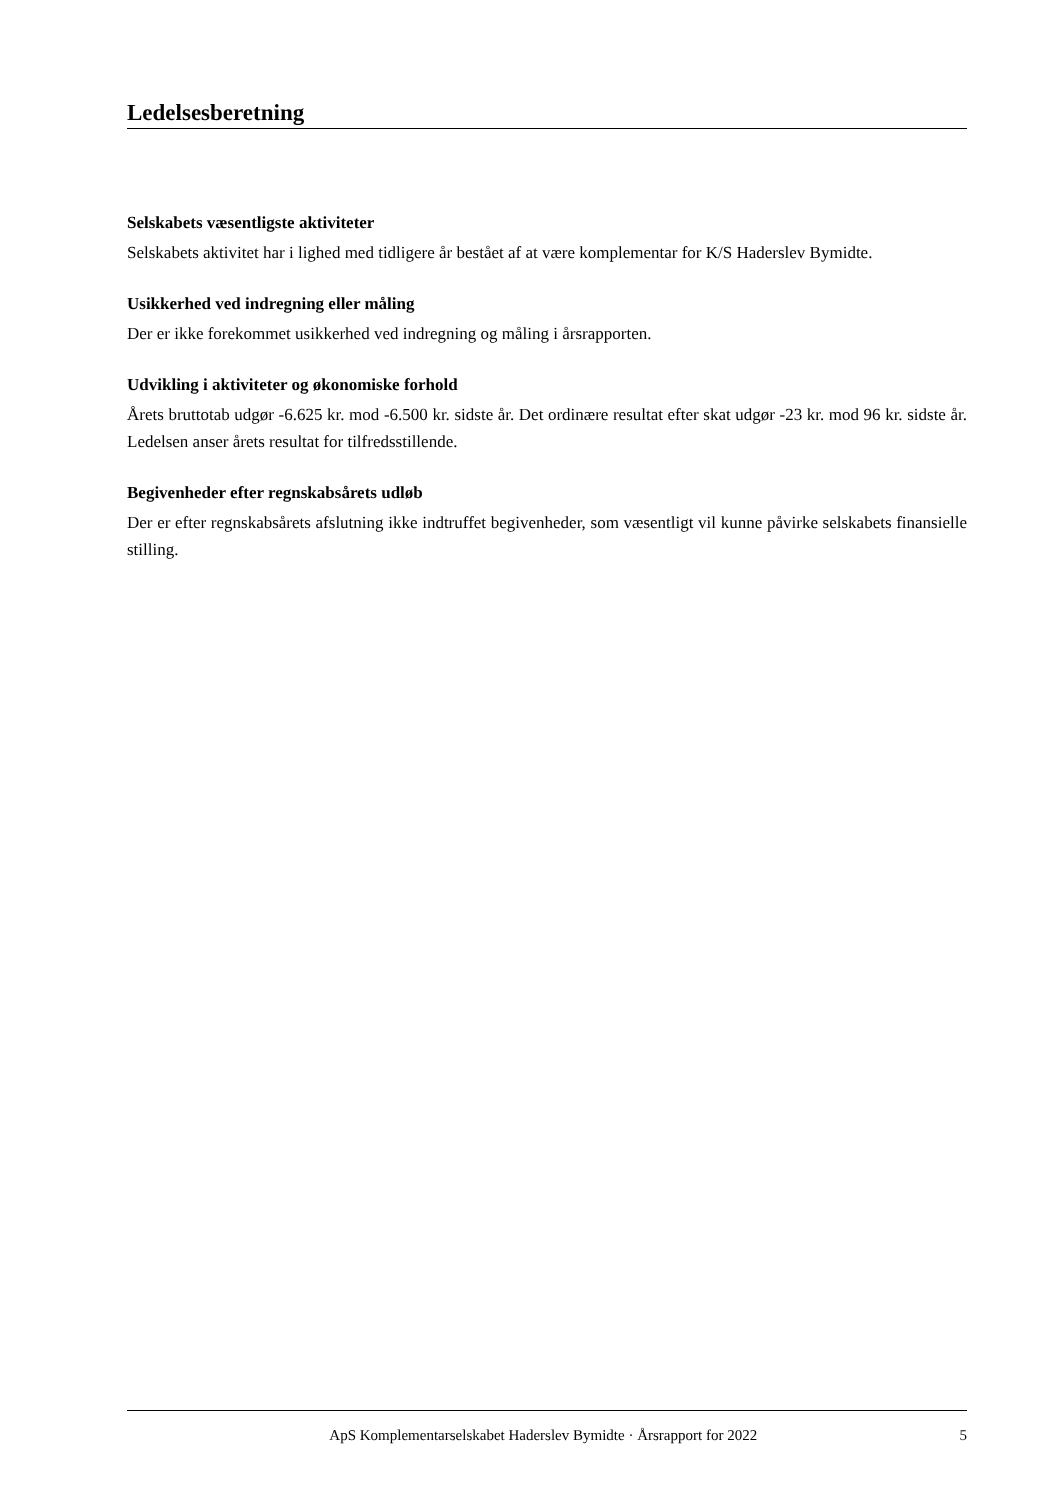Ledelsesberetning
Selskabets væsentligste aktiviteter
Selskabets aktivitet har i lighed med tidligere år bestået af at være komplementar for K/S Haderslev Bymidte.
Usikkerhed ved indregning eller måling
Der er ikke forekommet usikkerhed ved indregning og måling i årsrapporten.
Udvikling i aktiviteter og økonomiske forhold
Årets bruttotab udgør -6.625 kr. mod -6.500 kr. sidste år. Det ordinære resultat efter skat udgør -23 kr. mod 96 kr. sidste år. Ledelsen anser årets resultat for tilfredsstillende.
Begivenheder efter regnskabsårets udløb
Der er efter regnskabsårets afslutning ikke indtruffet begivenheder, som væsentligt vil kunne påvirke selskabets finansielle stilling.
ApS Komplementarselskabet Haderslev Bymidte · Årsrapport for 2022 5